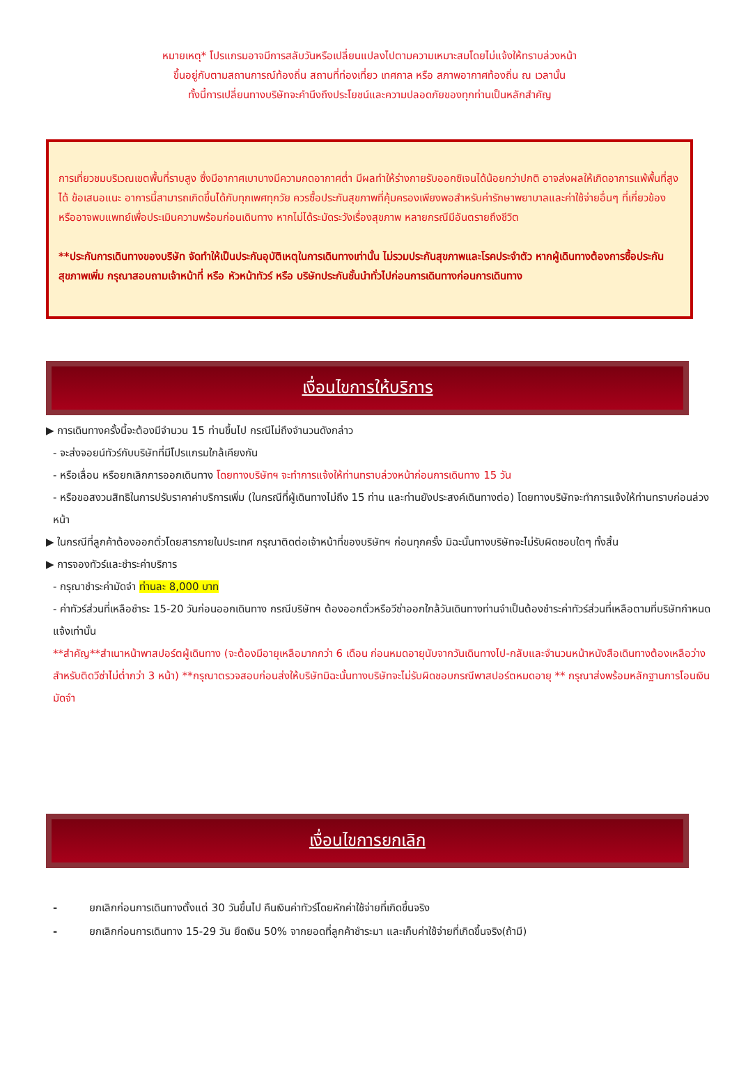หมายเหตุ* โปรแกรมอาจมีการสลับวันหรือเปลี่ยนแปลงไปตามความเหมาะสมโดยไม่แจ้งให้ทราบล่วงหน้า
ขึ้นอยู่กับตามสถานการณ์ท้องถิ่น สถานที่ท่องเที่ยว เทศกาล หรือ สภาพอากาศท้องถิ่น ณ เวลานั้น
ทั้งนี้การเปลี่ยนทางบริษัทจะคำนึงถึงประโยชน์และความปลอดภัยของทุกท่านเป็นหลักสำคัญ
การเที่ยวชมบริเวณเขตพื้นที่ราบสูง ซึ่งมีอากาศเบาบางมีความกดอากาศต่ำ มีผลทำให้ร่างกายรับออกซิเจนได้น้อยกว่าปกติ อาจส่งผลให้เกิดอาการแพ้พื้นที่สูงได้ ข้อเสนอแนะ อาการนี้สามารถเกิดขึ้นได้กับทุกเพศทุกวัย ควรซื้อประกันสุขภาพที่คุ้มครองเพียงพอสำหรับค่ารักษาพยาบาลและค่าใช้จ่ายอื่นๆ ที่เกี่ยวข้อง หรืออาจพบแพทย์เพื่อประเมินความพร้อมก่อนเดินทาง หากไม่ได้ระมัดระวังเรื่องสุขภาพ หลายกรณีมีอันตรายถึงชีวิต
**ประกันการเดินทางของบริษัท จัดทำให้เป็นประกันอุบัติเหตุในการเดินทางเท่านั้น ไม่รวมประกันสุขภาพและโรคประจำตัว หากผู้เดินทางต้องการซื้อประกันสุขภาพเพิ่ม กรุณาสอบถามเจ้าหน้าที่ หรือ หัวหน้าทัวร์ หรือ บริษัทประกันชั้นนำทั่วไปก่อนการเดินทางก่อนการเดินทาง
เงื่อนไขการให้บริการ
▶ การเดินทางครั้งนี้จะต้องมีจำนวน 15 ท่านขึ้นไป กรณีไม่ถึงจำนวนดังกล่าว
- จะส่งจอยน์ทัวร์กับบริษัทที่มีโปรแกรมใกล้เคียงกัน
- หรือเลื่อน หรือยกเลิกการออกเดินทาง โดยทางบริษัทฯ จะทำการแจ้งให้ท่านทราบล่วงหน้าก่อนการเดินทาง 15 วัน
- หรือขอสงวนสิทธิในการปรับราคาค่าบริการเพิ่ม (ในกรณีที่ผู้เดินทางไม่ถึง 15 ท่าน และท่านยังประสงค์เดินทางต่อ) โดยทางบริษัทจะทำการแจ้งให้ท่านทราบก่อนล่วงหน้า
▶ ในกรณีที่ลูกค้าต้องออกตั๋วโดยสารภายในประเทศ กรุณาติดต่อเจ้าหน้าที่ของบริษัทฯ ก่อนทุกครั้ง มิฉะนั้นทางบริษัทจะไม่รับผิดชอบใดๆ ทั้งสิ้น
▶ การจองทัวร์และชำระค่าบริการ
- กรุณาชำระค่ามัดจำ ท่านละ 8,000 บาท
- ค่าทัวร์ส่วนที่เหลือชำระ 15-20 วันก่อนออกเดินทาง กรณีบริษัทฯ ต้องออกตั๋วหรือวีซ่าออกใกล้วันเดินทางท่านจำเป็นต้องชำระค่าทัวร์ส่วนที่เหลือตามที่บริษัทกำหนดแจ้งเท่านั้น
**สำคัญ**สำเนาหน้าพาสปอร์ตผู้เดินทาง (จะต้องมีอายุเหลือมากกว่า 6 เดือน ก่อนหมดอายุนับจากวันเดินทางไป-กลับและจำนวนหน้าหนังสือเดินทางต้องเหลือว่างสำหรับติดวีซ่าไม่ต่ำกว่า 3 หน้า) **กรุณาตรวจสอบก่อนส่งให้บริษัทมิฉะนั้นทางบริษัทจะไม่รับผิดชอบกรณีพาสปอร์ตหมดอายุ ** กรุณาส่งพร้อมหลักฐานการโอนเงินมัดจำ
เงื่อนไขการยกเลิก
- ยกเลิกก่อนการเดินทางตั้งแต่ 30 วันขึ้นไป คืนเงินค่าทัวร์โดยหักค่าใช้จ่ายที่เกิดขึ้นจริง
- ยกเลิกก่อนการเดินทาง 15-29 วัน ยึดเงิน 50% จากยอดที่ลูกค้าชำระมา และเก็บค่าใช้จ่ายที่เกิดขึ้นจริง(ถ้ามี)